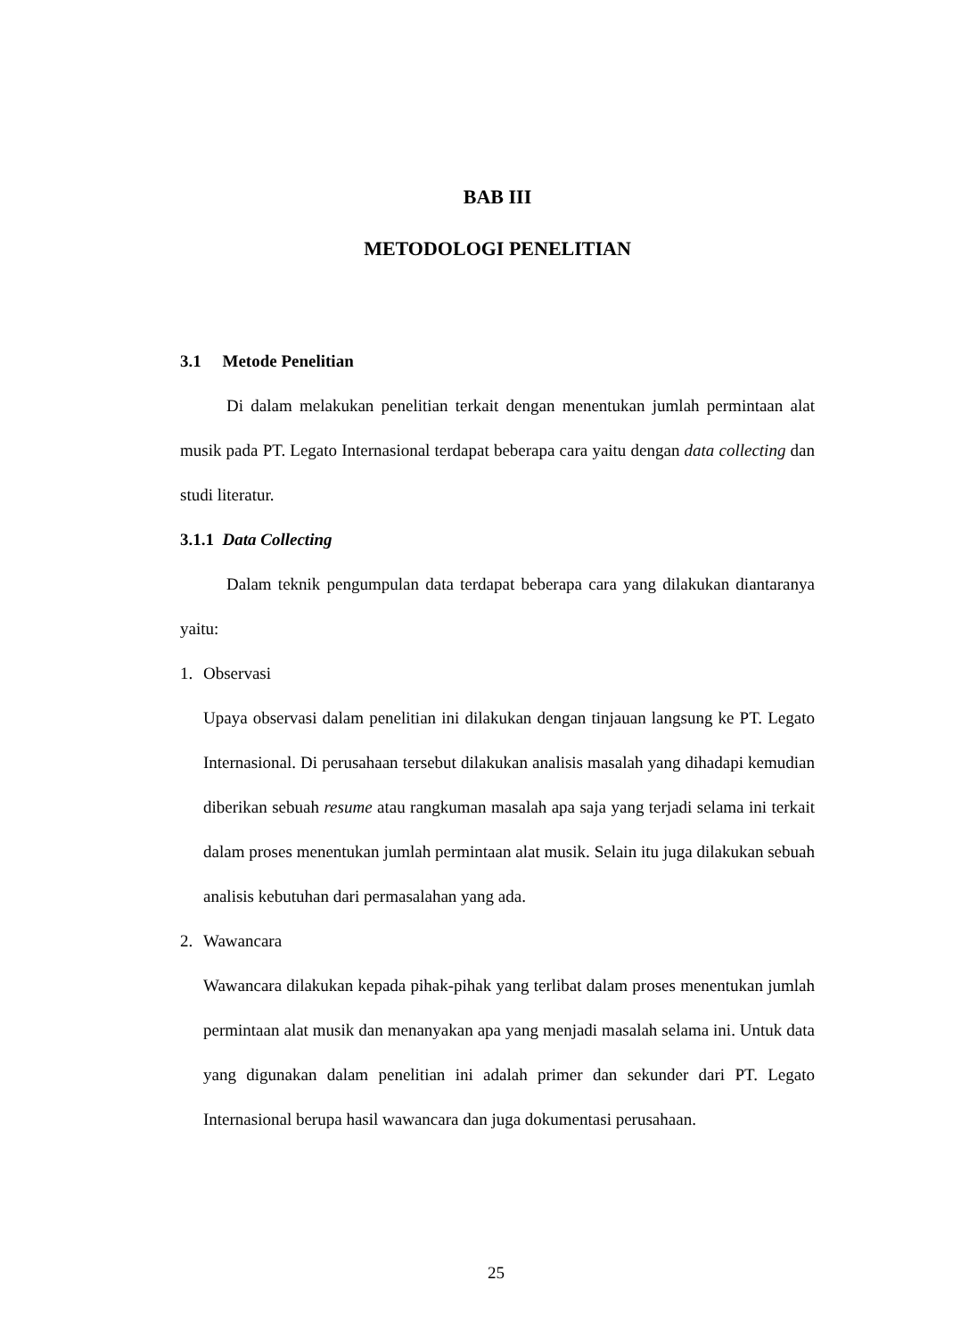BAB III
METODOLOGI PENELITIAN
3.1 Metode Penelitian
Di dalam melakukan penelitian terkait dengan menentukan jumlah permintaan alat musik pada PT. Legato Internasional terdapat beberapa cara yaitu dengan data collecting dan studi literatur.
3.1.1 Data Collecting
Dalam teknik pengumpulan data terdapat beberapa cara yang dilakukan diantaranya yaitu:
1. Observasi
Upaya observasi dalam penelitian ini dilakukan dengan tinjauan langsung ke PT. Legato Internasional. Di perusahaan tersebut dilakukan analisis masalah yang dihadapi kemudian diberikan sebuah resume atau rangkuman masalah apa saja yang terjadi selama ini terkait dalam proses menentukan jumlah permintaan alat musik. Selain itu juga dilakukan sebuah analisis kebutuhan dari permasalahan yang ada.
2. Wawancara
Wawancara dilakukan kepada pihak-pihak yang terlibat dalam proses menentukan jumlah permintaan alat musik dan menanyakan apa yang menjadi masalah selama ini. Untuk data yang digunakan dalam penelitian ini adalah primer dan sekunder dari PT. Legato Internasional berupa hasil wawancara dan juga dokumentasi perusahaan.
25